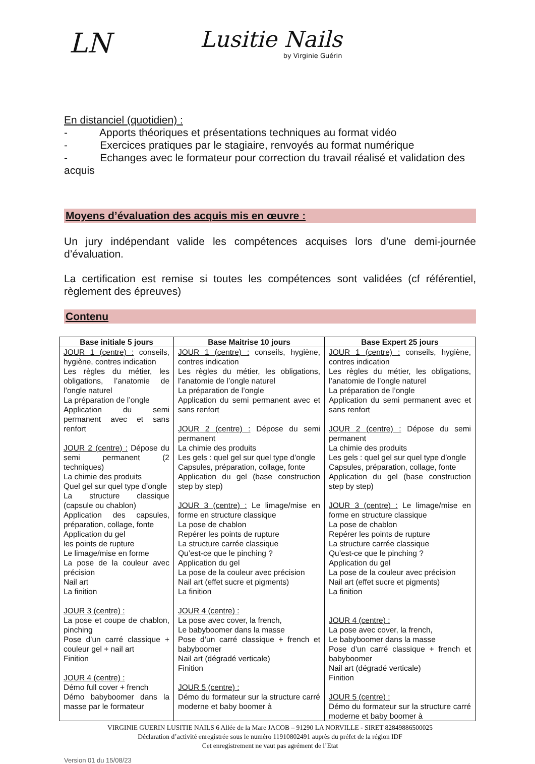LN
Lusitie Nails
by Virginie Guérin
En distanciel (quotidien) :
- Apports théoriques et présentations techniques au format vidéo
- Exercices pratiques par le stagiaire, renvoyés au format numérique
- Echanges avec le formateur pour correction du travail réalisé et validation des acquis
Moyens d’évaluation des acquis mis en œuvre :
Un jury indépendant valide les compétences acquises lors d’une demi-journée d’évaluation.
La certification est remise si toutes les compétences sont validées (cf référentiel, règlement des épreuves)
Contenu
| Base initiale 5 jours | Base Maitrise 10 jours | Base Expert 25 jours |
| --- | --- | --- |
| JOUR 1 (centre) : conseils, hygiène, contres indication Les règles du métier, les obligations, l’anatomie de l’ongle naturel La préparation de l’ongle Application du semi permanent avec et sans renfort JOUR 2 (centre) : Dépose du semi permanent (2 techniques) La chimie des produits Quel gel sur quel type d’ongle La structure classique (capsule ou chablon) Application des capsules, préparation, collage, fonte Application du gel les points de rupture Le limage/mise en forme La pose de la couleur avec précision Nail art La finition JOUR 3 (centre) : La pose et coupe de chablon, pinching Pose d’un carré classique + couleur gel + nail art Finition JOUR 4 (centre) : Démo full cover + french Démo babyboomer dans la masse par le formateur | JOUR 1 (centre) : conseils, hygiène, contres indication Les règles du métier, les obligations, l’anatomie de l’ongle naturel La préparation de l’ongle Application du semi permanent avec et sans renfort JOUR 2 (centre) : Dépose du semi permanent La chimie des produits Les gels : quel gel sur quel type d’ongle Capsules, préparation, collage, fonte Application du gel (base construction step by step) JOUR 3 (centre) : Le limage/mise en forme en structure classique La pose de chablon Repérer les points de rupture La structure carrée classique Qu’est-ce que le pinching ? Application du gel La pose de la couleur avec précision Nail art (effet sucre et pigments) La finition JOUR 4 (centre) : La pose avec cover, la french, Le babyboomer dans la masse Pose d’un carré classique + french et babyboomer Nail art (dégradé verticale) Finition JOUR 5 (centre) : Démo du formateur sur la structure carré moderne et baby boomer à | JOUR 1 (centre) : conseils, hygiène, contres indication Les règles du métier, les obligations, l’anatomie de l’ongle naturel La préparation de l’ongle Application du semi permanent avec et sans renfort JOUR 2 (centre) : Dépose du semi permanent La chimie des produits Les gels : quel gel sur quel type d’ongle Capsules, préparation, collage, fonte Application du gel (base construction step by step) JOUR 3 (centre) : Le limage/mise en forme en structure classique La pose de chablon Repérer les points de rupture La structure carrée classique Qu’est-ce que le pinching ? Application du gel La pose de la couleur avec précision Nail art (effet sucre et pigments) La finition JOUR 4 (centre) : La pose avec cover, la french, Le babyboomer dans la masse Pose d’un carré classique + french et babyboomer Nail art (dégradé verticale) Finition JOUR 5 (centre) : Démo du formateur sur la structure carré moderne et baby boomer à |
VIRGINIE GUERIN LUSITIE NAILS 6 Allée de la Mare JACOB – 91290 LA NORVILLE - SIRET 82849886500025
Déclaration d’activité enregistrée sous le numéro 11910802491 auprès du préfet de la région IDF
Cet enregistrement ne vaut pas agrément de l’Etat
Version 01 du 15/08/23